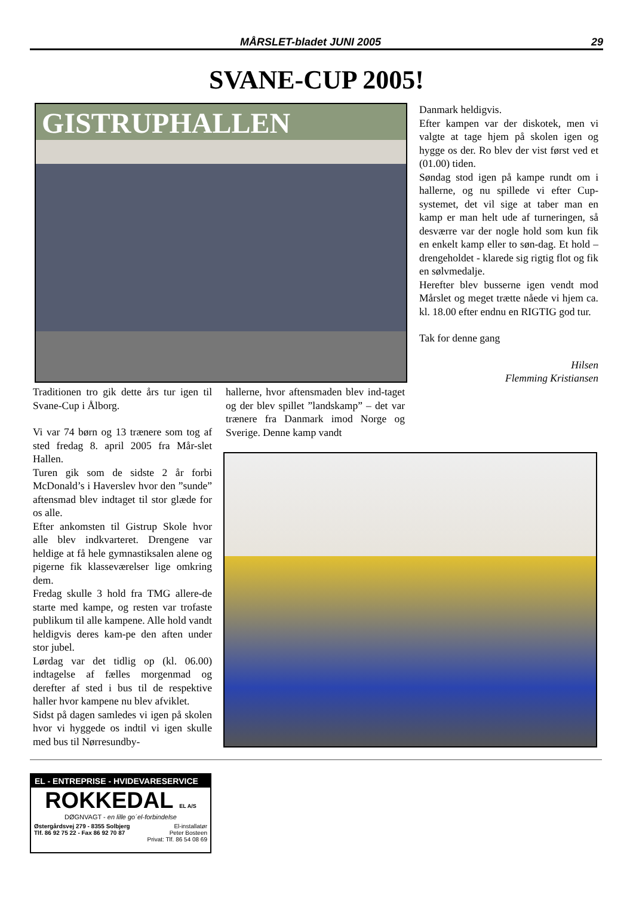MÅRSLET-bladet JUNI 2005 29
SVANE-CUP 2005!
GISTRUPHALLEN
Danmark heldigvis.
Efter kampen var der diskotek, men vi valgte at tage hjem på skolen igen og hygge os der. Ro blev der vist først ved et (01.00) tiden.
Søndag stod igen på kampe rundt om i hallerne, og nu spillede vi efter Cup-systemet, det vil sige at taber man en kamp er man helt ude af turneringen, så desværre var der nogle hold som kun fik en enkelt kamp eller to søn-dag. Et hold – drengeholdet - klarede sig rigtig flot og fik en sølvmedalje.
Herefter blev busserne igen vendt mod Mårslet og meget trætte nåede vi hjem ca. kl. 18.00 efter endnu en RIGTIG god tur.
Tak for denne gang
Hilsen
Flemming Kristiansen
Traditionen tro gik dette års tur igen til Svane-Cup i Ålborg.
Vi var 74 børn og 13 trænere som tog af sted fredag 8. april 2005 fra Mår-slet Hallen.
Turen gik som de sidste 2 år forbi McDonald’s i Haverslev hvor den ”sunde” aftensmad blev indtaget til stor glæde for os alle.
Efter ankomsten til Gistrup Skole hvor alle blev indkvarteret. Drengene var heldige at få hele gymnastiksalen alene og pigerne fik klasseværelser lige omkring dem.
Fredag skulle 3 hold fra TMG allere-de starte med kampe, og resten var trofaste publikum til alle kampene. Alle hold vandt heldigvis deres kam-pe den aften under stor jubel.
Lørdag var det tidlig op (kl. 06.00) indtagelse af fælles morgenmad og derefter af sted i bus til de respektive haller hvor kampene nu blev afviklet.
Sidst på dagen samledes vi igen på skolen hvor vi hyggede os indtil vi igen skulle med bus til Nørresundby-
hallerne, hvor aftensmaden blev ind-taget og der blev spillet ”landskamp” – det var trænere fra Danmark imod Norge og Sverige. Denne kamp vandt
EL - ENTREPRISE - HVIDEVARESERVICE
ROKKEDAL EL A/S
DØGNVAGT - en lille go´el-forbindelse
Østergårdsvej 279 - 8355 Solbjerg
Tlf. 86 92 75 22 - Fax 86 92 70 87 El-installatør
Peter Bosteen
Privat: Tlf. 86 54 08 69